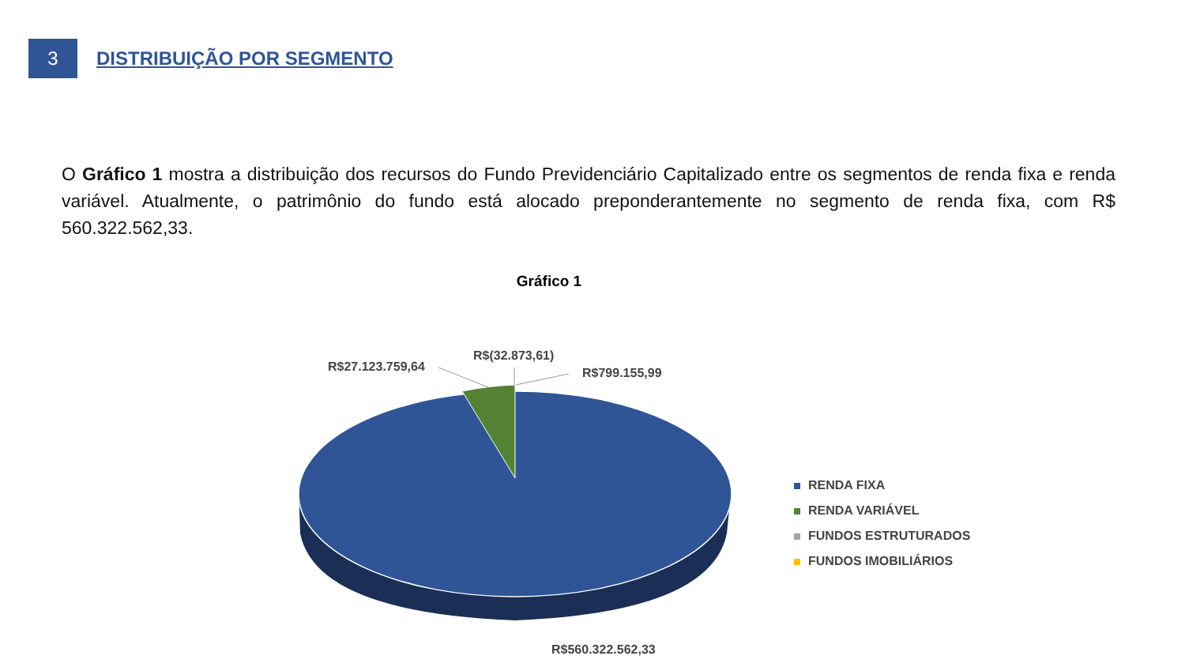3
DISTRIBUIÇÃO POR SEGMENTO
O Gráfico 1 mostra a distribuição dos recursos do Fundo Previdenciário Capitalizado entre os segmentos de renda fixa e renda variável. Atualmente, o patrimônio do fundo está alocado preponderantemente no segmento de renda fixa, com R$ 560.322.562,33.
Gráfico 1
R$27.123.759,64
R$(32.873,61)
R$799.155,99
R$560.322.562,33
RENDA FIXA
RENDA VARIÁVEL
FUNDOS ESTRUTURADOS
FUNDOS IMOBILIÁRIOS